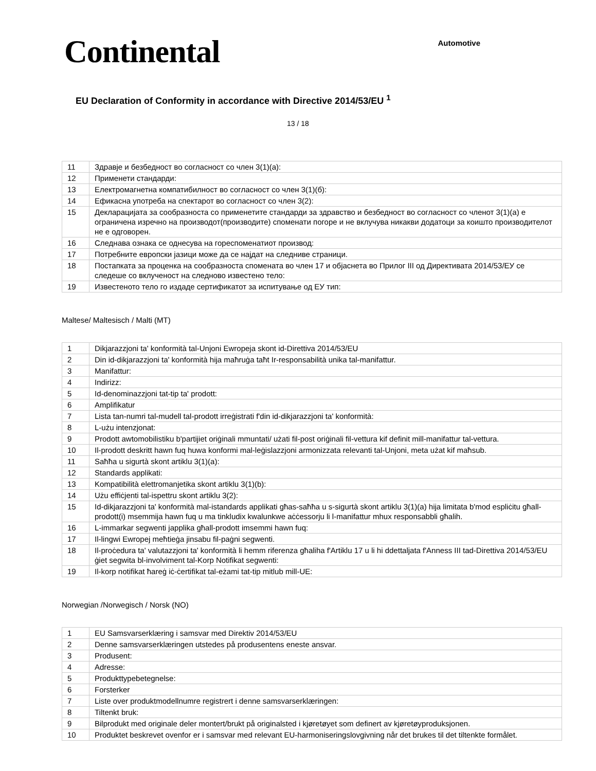Continental
Automotive
EU Declaration of Conformity in accordance with Directive 2014/53/EU <sup>1</sup>
13 / 18
| 11 | Здравје и безбедност во согласност со член 3(1)(a): |
| 12 | Применети стандарди: |
| 13 | Електромагнетна компатибилност во согласност со член 3(1)(б): |
| 14 | Ефикасна употреба на спектарот во согласност со член 3(2): |
| 15 | Декларацијата за сообразноста со применетите стандарди за здравство и безбедност во согласност со членот 3(1)(a) е ограничена изречно на производот(производите) споменати погоре и не вклучува никакви додатоци за коишто производителот не е одговорен. |
| 16 | Следнава ознака се однесува на гореспоменатиот производ: |
| 17 | Потребните европски јазици може да се најдат на следниве страници. |
| 18 | Постапката за проценка на сообразноста спомената во член 17 и објаснета во Прилог III од Директивата 2014/53/ЕУ се следеше со вклученост на следново известено тело: |
| 19 | Известеното тело го издаде сертификатот за испитување од ЕУ тип: |
Maltese/ Maltesisch / Malti (MT)
| 1 | Dikjarazzjoni ta' konformità tal-Unjoni Ewropeja skont id-Direttiva 2014/53/EU |
| 2 | Din id-dikjarazzjoni ta' konformità hija maħruġa taħt Ir-responsabilità unika tal-manifattur. |
| 3 | Manifattur: |
| 4 | Indirizz: |
| 5 | Id-denominazzjoni tat-tip ta' prodott: |
| 6 | Amplifikatur |
| 7 | Lista tan-numri tal-mudell tal-prodott irreġistrati f'din id-dikjarazzjoni ta' konformità: |
| 8 | L-użu intenzjonat: |
| 9 | Prodott awtomobilistiku b'partijiet oriġinali mmuntati/ użati fil-post oriġinali fil-vettura kif definit mill-manifattur tal-vettura. |
| 10 | Il-prodott deskritt hawn fuq huwa konformi mal-leġislazzjoni armonizzata relevanti tal-Unjoni, meta użat kif maħsub. |
| 11 | Saħħa u sigurtà skont artiklu 3(1)(a): |
| 12 | Standards applikati: |
| 13 | Kompatibilità elettromanjetika skont artiklu 3(1)(b): |
| 14 | Użu effiċjenti tal-ispettru skont artiklu 3(2): |
| 15 | Id-dikjarazzjoni ta' konformità mal-istandards applikati għas-saħħa u s-sigurtà skont artiklu 3(1)(a) hija limitata b'mod espliċitu għall-prodott(i) msemmija hawn fuq u ma tinkludix kwalunkwe aċċessorju li l-manifattur mhux responsabbli għalih. |
| 16 | L-immarkar segwenti japplika għall-prodott imsemmi hawn fuq: |
| 17 | Il-lingwi Ewropej meħtieġa jinsabu fil-paġni segwenti. |
| 18 | Il-proċedura ta' valutazzjoni ta' konformità li hemm riferenza għaliha f'Artiklu 17 u li hi ddettaljata f'Anness III tad-Direttiva 2014/53/EU ġiet segwita bl-involviment tal-Korp Notifikat segwenti: |
| 19 | Il-korp notifikat ħareġ iċ-ċertifikat tal-eżami tat-tip mitlub mill-UE: |
Norwegian /Norwegisch / Norsk (NO)
| 1 | EU Samsvarserklæring i samsvar med Direktiv 2014/53/EU |
| 2 | Denne samsvarserklæringen utstedes på produsentens eneste ansvar. |
| 3 | Produsent: |
| 4 | Adresse: |
| 5 | Produkttypebetegnelse: |
| 6 | Forsterker |
| 7 | Liste over produktmodellnumre registrert i denne samsvarserklæringen: |
| 8 | Tiltenkt bruk: |
| 9 | Bilprodukt med originale deler montert/brukt på originalsted i kjøretøyet som definert av kjøretøyproduksjonen. |
| 10 | Produktet beskrevet ovenfor er i samsvar med relevant EU-harmoniseringslovgivning når det brukes til det tiltenkte formålet. |